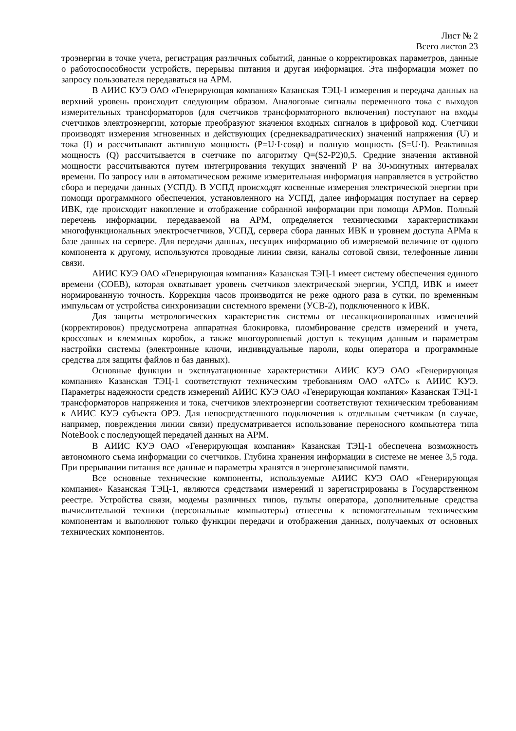Лист № 2
Всего листов 23
троэнергии в точке учета, регистрация различных событий, данные о корректировках параметров, данные о работоспособности устройств, перерывы питания и другая информация. Эта информация может по запросу пользователя передаваться на АРМ.
В АИИС КУЭ ОАО «Генерирующая компания» Казанская ТЭЦ-1 измерения и передача данных на верхний уровень происходит следующим образом. Аналоговые сигналы переменного тока с выходов измерительных трансформаторов (для счетчиков трансформаторного включения) поступают на входы счетчиков электроэнергии, которые преобразуют значения входных сигналов в цифровой код. Счетчики производят измерения мгновенных и действующих (среднеквадратических) значений напряжения (U) и тока (I) и рассчитывают активную мощность (P=U·I·cosφ) и полную мощность (S=U·I). Реактивная мощность (Q) рассчитывается в счетчике по алгоритму Q=(S2-P2)0,5. Средние значения активной мощности рассчитываются путем интегрирования текущих значений P на 30-минутных интервалах времени. По запросу или в автоматическом режиме измерительная информация направляется в устройство сбора и передачи данных (УСПД). В УСПД происходят косвенные измерения электрической энергии при помощи программного обеспечения, установленного на УСПД, далее информация поступает на сервер ИВК, где происходит накопление и отображение собранной информации при помощи АРМов. Полный перечень информации, передаваемой на АРМ, определяется техническими характеристиками многофункциональных электросчетчиков, УСПД, сервера сбора данных ИВК и уровнем доступа АРМа к базе данных на сервере. Для передачи данных, несущих информацию об измеряемой величине от одного компонента к другому, используются проводные линии связи, каналы сотовой связи, телефонные линии связи.
АИИС КУЭ ОАО «Генерирующая компания» Казанская ТЭЦ-1 имеет систему обеспечения единого времени (СОЕВ), которая охватывает уровень счетчиков электрической энергии, УСПД, ИВК и имеет нормированную точность. Коррекция часов производится не реже одного раза в сутки, по временным импульсам от устройства синхронизации системного времени (УСВ-2), подключенного к ИВК.
Для защиты метрологических характеристик системы от несанкционированных изменений (корректировок) предусмотрена аппаратная блокировка, пломбирование средств измерений и учета, кроссовых и клеммных коробок, а также многоуровневый доступ к текущим данным и параметрам настройки системы (электронные ключи, индивидуальные пароли, коды оператора и программные средства для защиты файлов и баз данных).
Основные функции и эксплуатационные характеристики АИИС КУЭ ОАО «Генерирующая компания» Казанская ТЭЦ-1 соответствуют техническим требованиям ОАО «АТС» к АИИС КУЭ. Параметры надежности средств измерений АИИС КУЭ ОАО «Генерирующая компания» Казанская ТЭЦ-1 трансформаторов напряжения и тока, счетчиков электроэнергии соответствуют техническим требованиям к АИИС КУЭ субъекта ОРЭ. Для непосредственного подключения к отдельным счетчикам (в случае, например, повреждения линии связи) предусматривается использование переносного компьютера типа NoteBook с последующей передачей данных на АРМ.
В АИИС КУЭ ОАО «Генерирующая компания» Казанская ТЭЦ-1 обеспечена возможность автономного съема информации со счетчиков. Глубина хранения информации в системе не менее 3,5 года. При прерывании питания все данные и параметры хранятся в энергонезависимой памяти.
Все основные технические компоненты, используемые АИИС КУЭ ОАО «Генерирующая компания» Казанская ТЭЦ-1, являются средствами измерений и зарегистрированы в Государственном реестре. Устройства связи, модемы различных типов, пульты оператора, дополнительные средства вычислительной техники (персональные компьютеры) отнесены к вспомогательным техническим компонентам и выполняют только функции передачи и отображения данных, получаемых от основных технических компонентов.